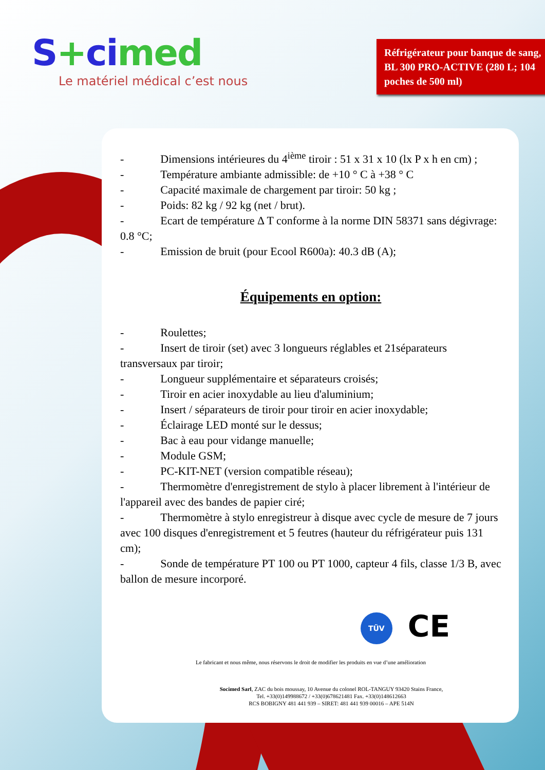S+cimed
Le matériel médical c’est nous
Réfrigérateur pour banque de sang, BL 300 PRO-ACTIVE (280 L; 104 poches de 500 ml)
- Dimensions intérieures du 4<sup>ième</sup> tiroir : 51 x 31 x 10 (lx P x h en cm) ;
- Température ambiante admissible: de +10 ° C à +38 ° C
- Capacité maximale de chargement par tiroir: 50 kg ;
- Poids: 82 kg / 92 kg (net / brut).
- Ecart de température Δ T conforme à la norme DIN 58371 sans dégivrage: 0.8 °C;
- Emission de bruit (pour Ecool R600a): 40.3 dB (A);
Équipements en option:
- Roulettes;
- Insert de tiroir (set) avec 3 longueurs réglables et 21séparateurs transversaux par tiroir;
- Longueur supplémentaire et séparateurs croisés;
- Tiroir en acier inoxydable au lieu d'aluminium;
- Insert / séparateurs de tiroir pour tiroir en acier inoxydable;
- Éclairage LED monté sur le dessus;
- Bac à eau pour vidange manuelle;
- Module GSM;
- PC-KIT-NET (version compatible réseau);
- Thermomètre d'enregistrement de stylo à placer librement à l'intérieur de l'appareil avec des bandes de papier ciré;
- Thermomètre à stylo enregistreur à disque avec cycle de mesure de 7 jours avec 100 disques d'enregistrement et 5 feutres (hauteur du réfrigérateur puis 131 cm);
- Sonde de température PT 100 ou PT 1000, capteur 4 fils, classe 1/3 B, avec ballon de mesure incorporé.
TÜV CE
Le fabricant et nous même, nous réservons le droit de modifier les produits en vue d’une amélioration
Socimed Sarl, ZAC du bois moussay, 10 Avenue du colonel ROL-TANGUY 93420 Stains France,
Tel. +33(0)149988672 / +33(0)678621481 Fax. +33(0)148612663
RCS BOBIGNY 481 441 939 – SIRET: 481 441 939 00016 – APE 514N